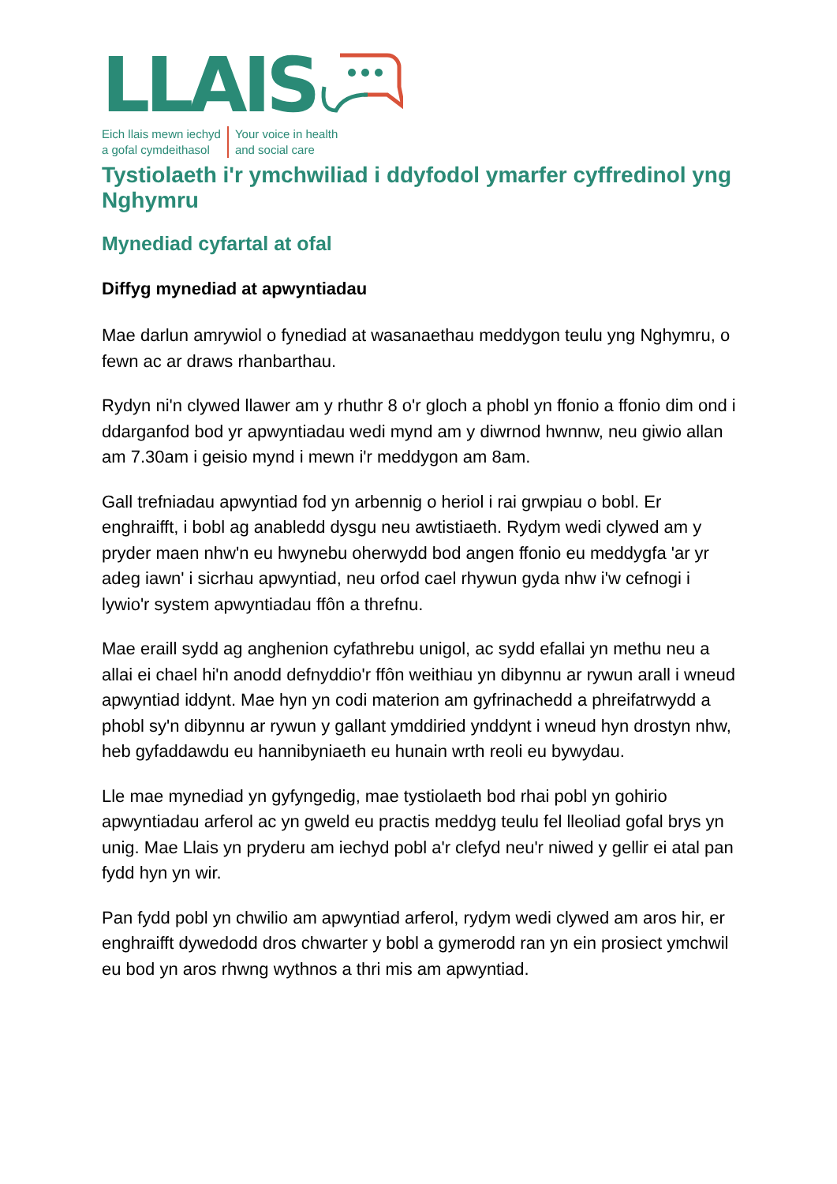LLAIS
Eich llais mewn iechyd
a gofal cymdeithasol
Your voice in health
and social care
Tystiolaeth i'r ymchwiliad i ddyfodol ymarfer cyffredinol yng Nghymru
Mynediad cyfartal at ofal
Diffyg mynediad at apwyntiadau
Mae darlun amrywiol o fynediad at wasanaethau meddygon teulu yng Nghymru, o fewn ac ar draws rhanbarthau.
Rydyn ni'n clywed llawer am y rhuthr 8 o'r gloch a phobl yn ffonio a ffonio dim ond i ddarganfod bod yr apwyntiadau wedi mynd am y diwrnod hwnnw, neu giwio allan am 7.30am i geisio mynd i mewn i'r meddygon am 8am.
Gall trefniadau apwyntiad fod yn arbennig o heriol i rai grwpiau o bobl. Er enghraifft, i bobl ag anabledd dysgu neu awtistiaeth. Rydym wedi clywed am y pryder maen nhw'n eu hwynebu oherwydd bod angen ffonio eu meddygfa 'ar yr adeg iawn' i sicrhau apwyntiad, neu orfod cael rhywun gyda nhw i'w cefnogi i lywio'r system apwyntiadau ffôn a threfnu.
Mae eraill sydd ag anghenion cyfathrebu unigol, ac sydd efallai yn methu neu a allai ei chael hi'n anodd defnyddio'r ffôn weithiau yn dibynnu ar rywun arall i wneud apwyntiad iddynt. Mae hyn yn codi materion am gyfrinachedd a phreifatrwydd a phobl sy'n dibynnu ar rywun y gallant ymddiried ynddynt i wneud hyn drostyn nhw, heb gyfaddawdu eu hannibyniaeth eu hunain wrth reoli eu bywydau.
Lle mae mynediad yn gyfyngedig, mae tystiolaeth bod rhai pobl yn gohirio apwyntiadau arferol ac yn gweld eu practis meddyg teulu fel lleoliad gofal brys yn unig. Mae Llais yn pryderu am iechyd pobl a'r clefyd neu'r niwed y gellir ei atal pan fydd hyn yn wir.
Pan fydd pobl yn chwilio am apwyntiad arferol, rydym wedi clywed am aros hir, er enghraifft dywedodd dros chwarter y bobl a gymerodd ran yn ein prosiect ymchwil eu bod yn aros rhwng wythnos a thri mis am apwyntiad.